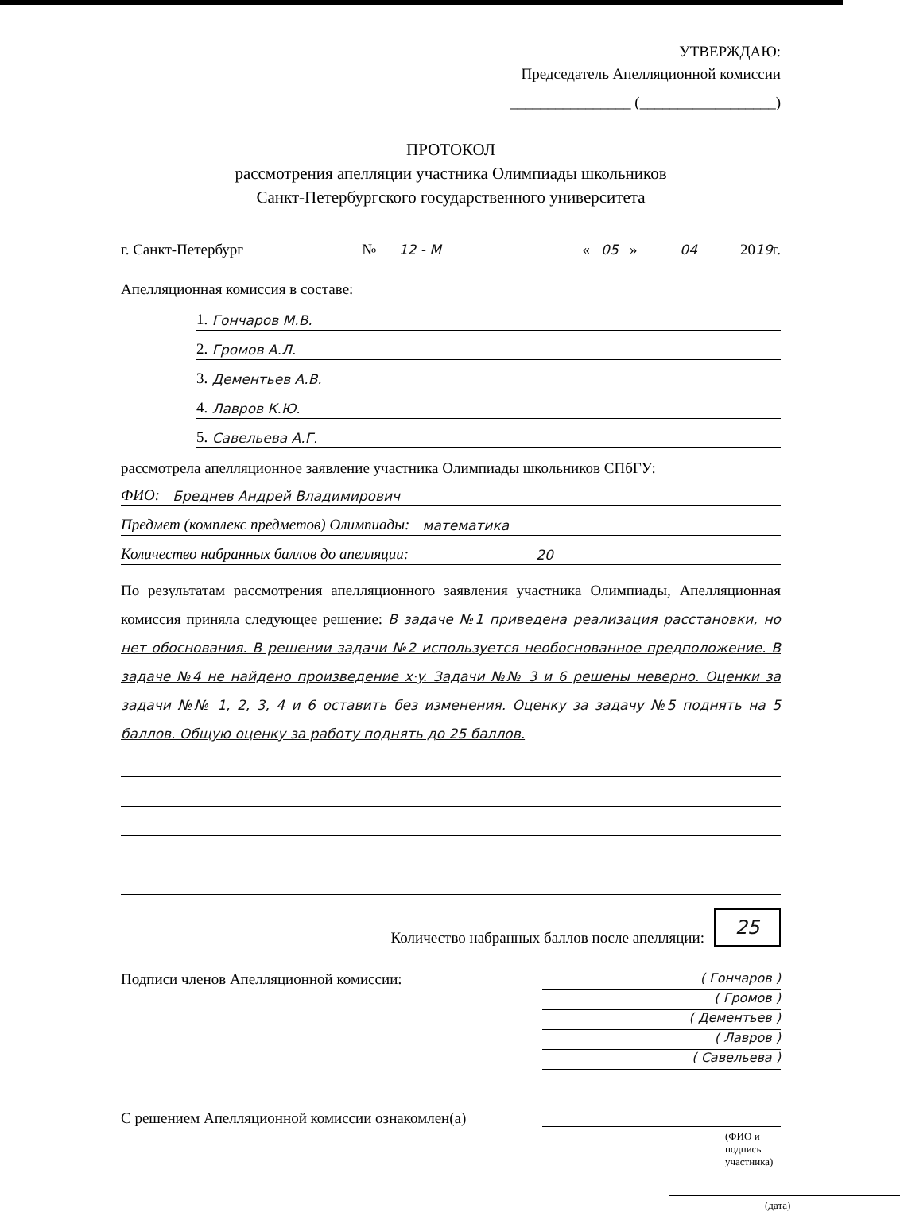УТВЕРЖДАЮ:
Председатель Апелляционной комиссии
________________ (__________________)
ПРОТОКОЛ
рассмотрения апелляции участника Олимпиады школьников
Санкт-Петербургского государственного университета
г. Санкт-Петербург № 12 - М « 05 » 04 2019г.
Апелляционная комиссия в составе:
1. Гончаров М.В.
2. Громов А.Л.
3. Дементьев А.В.
4. Лавров К.Ю.
5. Савельева А.Г.
рассмотрела апелляционное заявление участника Олимпиады школьников СПбГУ:
ФИО: Бреднев Андрей Владимирович
Предмет (комплекс предметов) Олимпиады: математика
Количество набранных баллов до апелляции: 20
По результатам рассмотрения апелляционного заявления участника Олимпиады, Апелляционная комиссия приняла следующее решение: В задаче №1 приведена реализация расстановки, но нет обоснования. В решении задачи №2 используется необоснованное предположение. В задаче №4 не найдено произведение x·y. Задачи №№ 3 и 6 решены неверно. Оценки за задачи №№ 1, 2, 3, 4 и 6 оставить без изменения. Оценку за задачу №5 поднять на 5 баллов. Общую оценку за работу поднять до 25 баллов.
Количество набранных баллов после апелляции: 25
Подписи членов Апелляционной комиссии:
( Гончаров )
( Громов )
( Дементьев )
( Лавров )
( Савельева )
С решением Апелляционной комиссии ознакомлен(а)
(ФИО и подпись участника)
(дата)